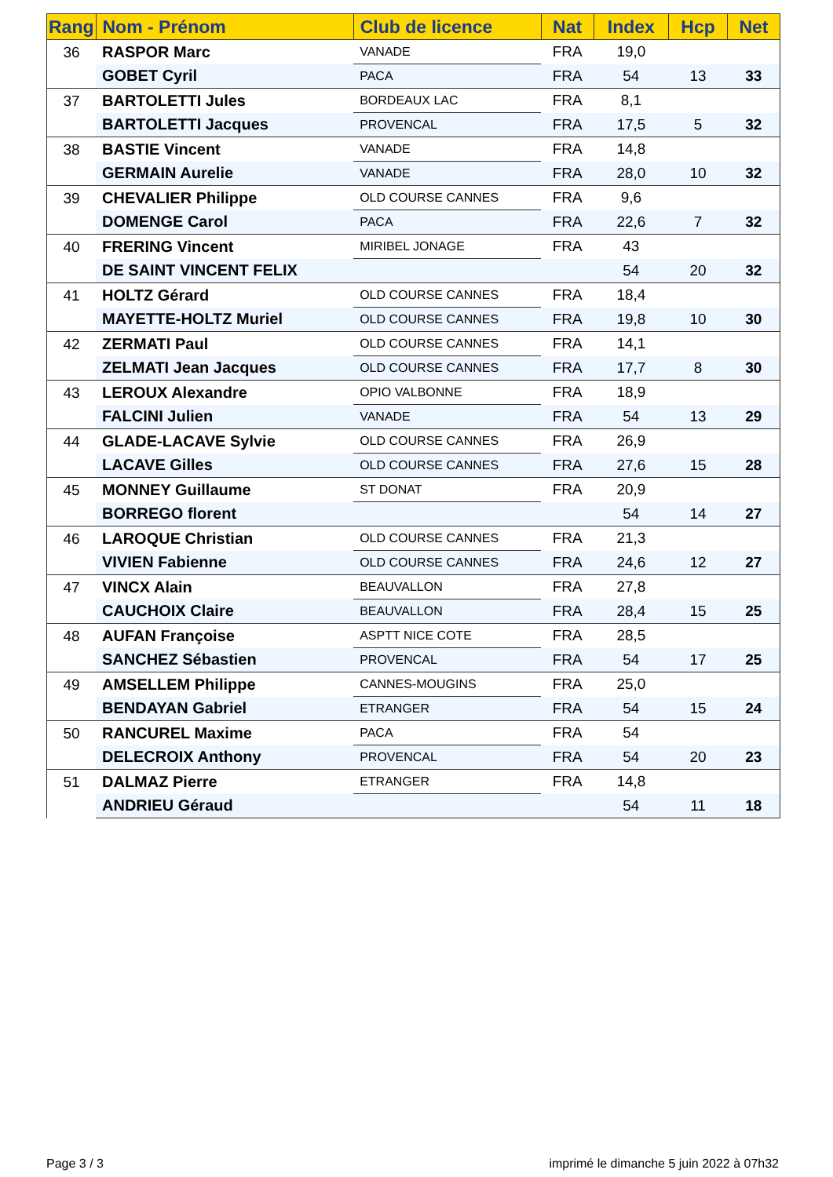| Rang | Nom - Prénom | Club de licence | Nat | Index | Hcp | Net |
| --- | --- | --- | --- | --- | --- | --- |
| 36 | RASPOR Marc | VANADE | FRA | 19,0 | | |
| | GOBET Cyril | PACA | FRA | 54 | 13 | 33 |
| 37 | BARTOLETTI Jules | BORDEAUX LAC | FRA | 8,1 | | |
| | BARTOLETTI Jacques | PROVENCAL | FRA | 17,5 | 5 | 32 |
| 38 | BASTIE Vincent | VANADE | FRA | 14,8 | | |
| | GERMAIN Aurelie | VANADE | FRA | 28,0 | 10 | 32 |
| 39 | CHEVALIER Philippe | OLD COURSE CANNES | FRA | 9,6 | | |
| | DOMENGE Carol | PACA | FRA | 22,6 | 7 | 32 |
| 40 | FRERING Vincent | MIRIBEL JONAGE | FRA | 43 | | |
| | DE SAINT VINCENT FELIX | | | 54 | 20 | 32 |
| 41 | HOLTZ Gérard | OLD COURSE CANNES | FRA | 18,4 | | |
| | MAYETTE-HOLTZ Muriel | OLD COURSE CANNES | FRA | 19,8 | 10 | 30 |
| 42 | ZERMATI Paul | OLD COURSE CANNES | FRA | 14,1 | | |
| | ZELMATI Jean Jacques | OLD COURSE CANNES | FRA | 17,7 | 8 | 30 |
| 43 | LEROUX Alexandre | OPIO VALBONNE | FRA | 18,9 | | |
| | FALCINI Julien | VANADE | FRA | 54 | 13 | 29 |
| 44 | GLADE-LACAVE Sylvie | OLD COURSE CANNES | FRA | 26,9 | | |
| | LACAVE Gilles | OLD COURSE CANNES | FRA | 27,6 | 15 | 28 |
| 45 | MONNEY Guillaume | ST DONAT | FRA | 20,9 | | |
| | BORREGO florent | | | 54 | 14 | 27 |
| 46 | LAROQUE Christian | OLD COURSE CANNES | FRA | 21,3 | | |
| | VIVIEN Fabienne | OLD COURSE CANNES | FRA | 24,6 | 12 | 27 |
| 47 | VINCX Alain | BEAUVALLON | FRA | 27,8 | | |
| | CAUCHOIX Claire | BEAUVALLON | FRA | 28,4 | 15 | 25 |
| 48 | AUFAN Françoise | ASPTT NICE COTE | FRA | 28,5 | | |
| | SANCHEZ Sébastien | PROVENCAL | FRA | 54 | 17 | 25 |
| 49 | AMSELLEM Philippe | CANNES-MOUGINS | FRA | 25,0 | | |
| | BENDAYAN Gabriel | ETRANGER | FRA | 54 | 15 | 24 |
| 50 | RANCUREL Maxime | PACA | FRA | 54 | | |
| | DELECROIX Anthony | PROVENCAL | FRA | 54 | 20 | 23 |
| 51 | DALMAZ Pierre | ETRANGER | FRA | 14,8 | | |
| | ANDRIEU Géraud | | | 54 | 11 | 18 |
Page 3 / 3
imprimé le dimanche 5 juin 2022 à 07h32